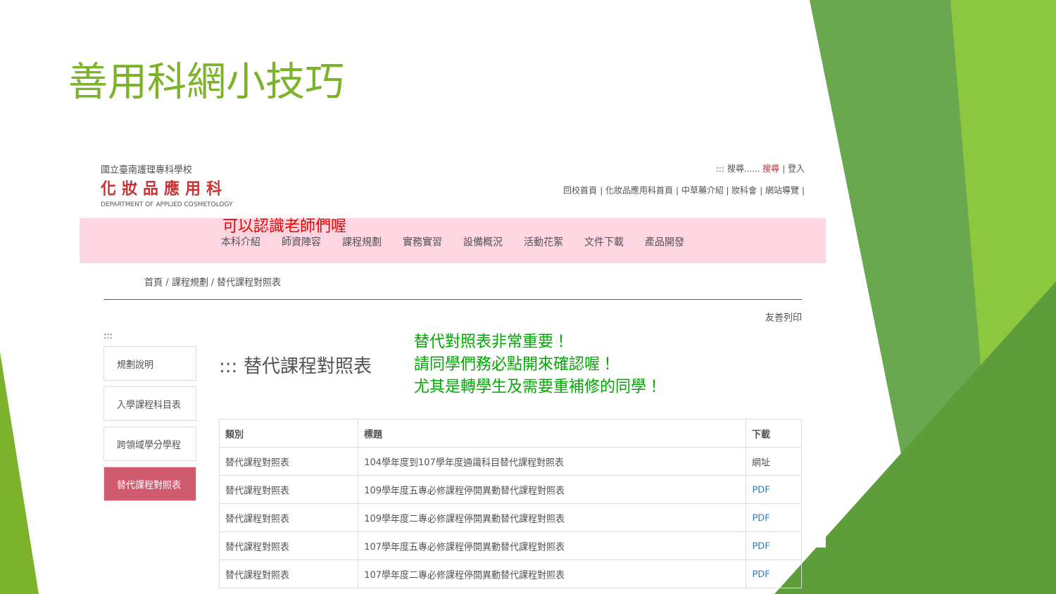善用科網小技巧
國立臺南護理專科學校
化妝品應用科
DEPARTMENT OF APPLIED COSMETOLOGY
::: 搜尋...... 搜尋 | 登入
回校首頁 | 化妝品應用科首頁 | 中草藥介紹 | 妝科會 | 網站導覽 |
可以認識老師們喔 本科介紹 師資陣容 課程規劃 實務實習 設備概況 活動花絮 文件下載 產品開發
首頁 / 課程規劃 / 替代課程對照表
友善列印
:::
規劃說明
入學課程科目表
跨領域學分學程
替代課程對照表
::: 替代課程對照表
替代對照表非常重要！
請同學們務必點開來確認喔！
尤其是轉學生及需要重補修的同學！
| 類別 | 標題 | 下載 |
| --- | --- | --- |
| 替代課程對照表 | 104學年度到107學年度通識科目替代課程對照表 | 網址 |
| 替代課程對照表 | 109學年度五專必修課程停開異動替代課程對照表 | PDF |
| 替代課程對照表 | 109學年度二專必修課程停開異動替代課程對照表 | PDF |
| 替代課程對照表 | 107學年度五專必修課程停開異動替代課程對照表 | PDF |
| 替代課程對照表 | 107學年度二專必修課程停開異動替代課程對照表 | PDF |